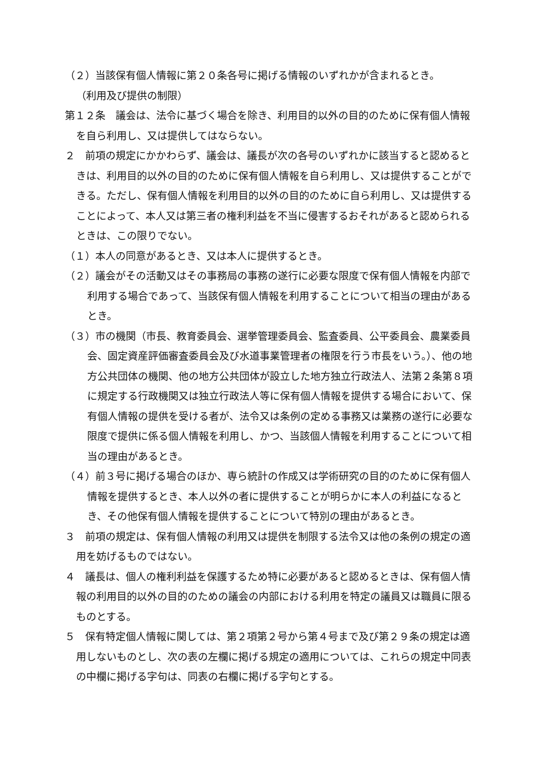（２）当該保有個人情報に第２０条各号に掲げる情報のいずれかが含まれるとき。
（利用及び提供の制限）
第１２条　議会は、法令に基づく場合を除き、利用目的以外の目的のために保有個人情報を自ら利用し、又は提供してはならない。
２　前項の規定にかかわらず、議会は、議長が次の各号のいずれかに該当すると認めるときは、利用目的以外の目的のために保有個人情報を自ら利用し、又は提供することができる。ただし、保有個人情報を利用目的以外の目的のために自ら利用し、又は提供することによって、本人又は第三者の権利利益を不当に侵害するおそれがあると認められるときは、この限りでない。
（１）本人の同意があるとき、又は本人に提供するとき。
（２）議会がその活動又はその事務局の事務の遂行に必要な限度で保有個人情報を内部で利用する場合であって、当該保有個人情報を利用することについて相当の理由があるとき。
（３）市の機関（市長、教育委員会、選挙管理委員会、監査委員、公平委員会、農業委員会、固定資産評価審査委員会及び水道事業管理者の権限を行う市長をいう。）、他の地方公共団体の機関、他の地方公共団体が設立した地方独立行政法人、法第２条第８項に規定する行政機関又は独立行政法人等に保有個人情報を提供する場合において、保有個人情報の提供を受ける者が、法令又は条例の定める事務又は業務の遂行に必要な限度で提供に係る個人情報を利用し、かつ、当該個人情報を利用することについて相当の理由があるとき。
（４）前３号に掲げる場合のほか、専ら統計の作成又は学術研究の目的のために保有個人情報を提供するとき、本人以外の者に提供することが明らかに本人の利益になるとき、その他保有個人情報を提供することについて特別の理由があるとき。
３　前項の規定は、保有個人情報の利用又は提供を制限する法令又は他の条例の規定の適用を妨げるものではない。
４　議長は、個人の権利利益を保護するため特に必要があると認めるときは、保有個人情報の利用目的以外の目的のための議会の内部における利用を特定の議員又は職員に限るものとする。
５　保有特定個人情報に関しては、第２項第２号から第４号まで及び第２９条の規定は適用しないものとし、次の表の左欄に掲げる規定の適用については、これらの規定中同表の中欄に掲げる字句は、同表の右欄に掲げる字句とする。